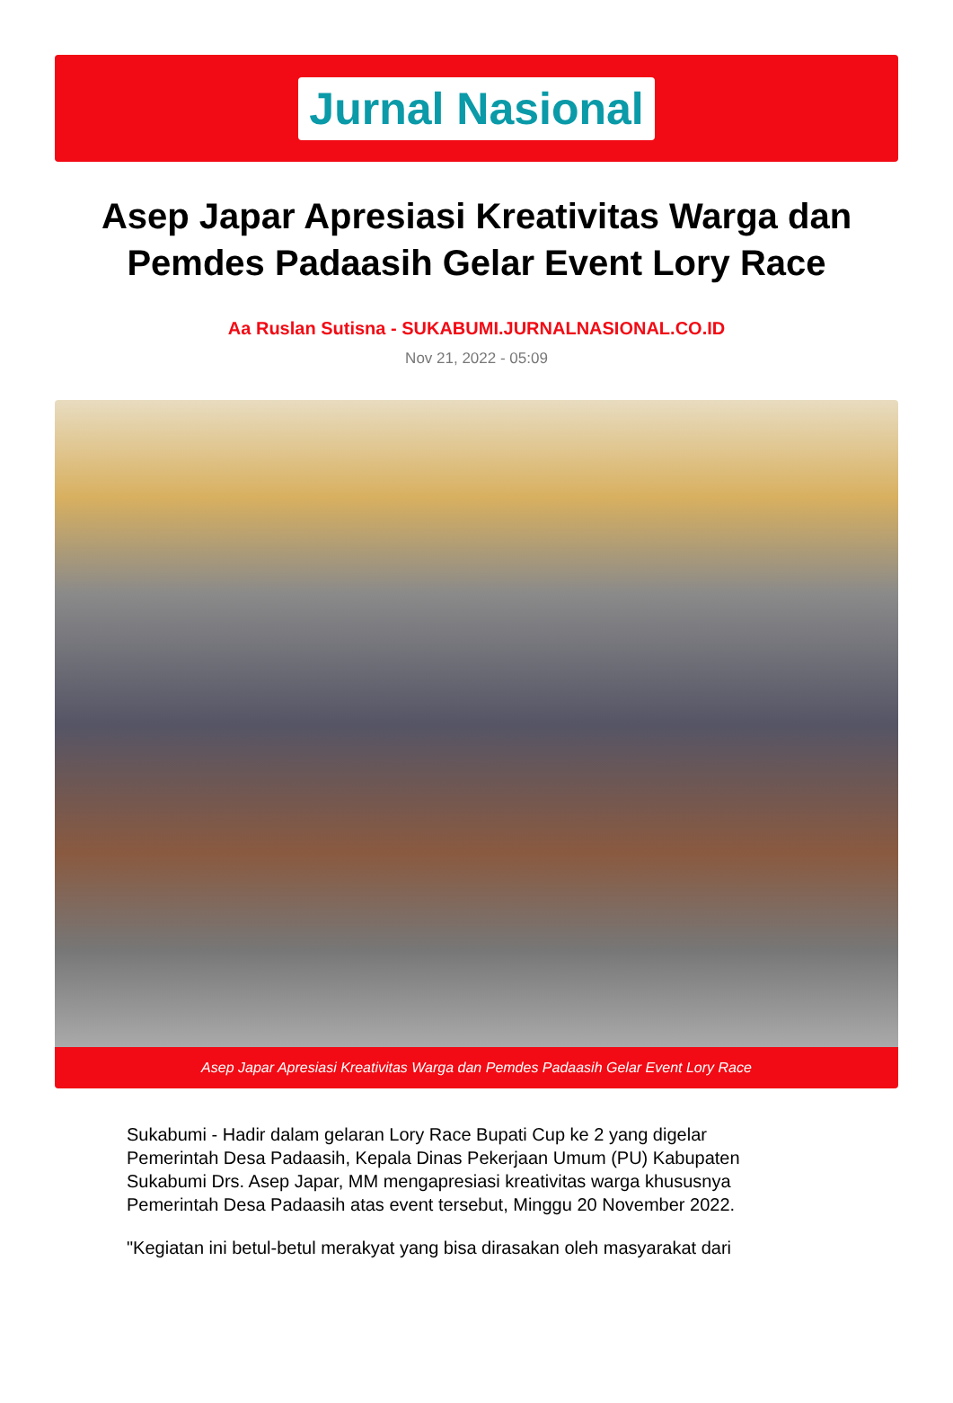Jurnal Nasional
Asep Japar Apresiasi Kreativitas Warga dan Pemdes Padaasih Gelar Event Lory Race
Aa Ruslan Sutisna - SUKABUMI.JURNALNASIONAL.CO.ID
Nov 21, 2022 - 05:09
Asep Japar Apresiasi Kreativitas Warga dan Pemdes Padaasih Gelar Event Lory Race
Sukabumi - Hadir dalam gelaran Lory Race Bupati Cup ke 2 yang digelar Pemerintah Desa Padaasih, Kepala Dinas Pekerjaan Umum (PU) Kabupaten Sukabumi Drs. Asep Japar, MM mengapresiasi kreativitas warga khususnya Pemerintah Desa Padaasih atas event tersebut, Minggu 20 November 2022.
"Kegiatan ini betul-betul merakyat yang bisa dirasakan oleh masyarakat dari